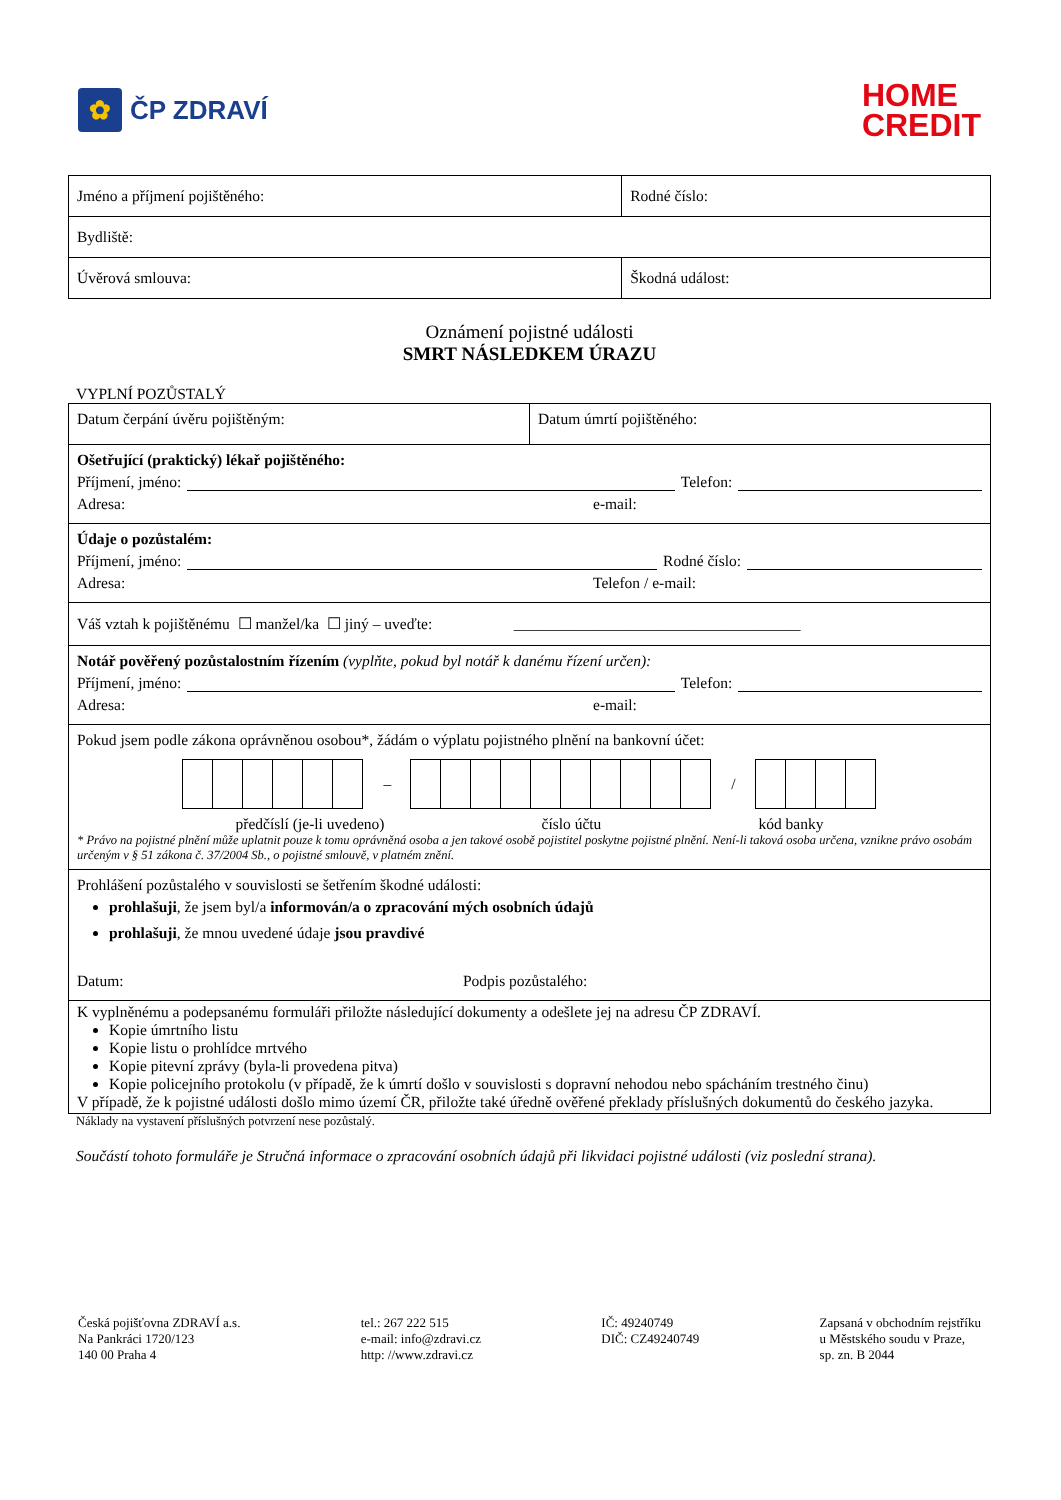✿
ČP ZDRAVÍ
HOME
CREDIT
| Jméno a příjmení pojištěného: | Rodné číslo: |
| Bydliště: | |
| Úvěrová smlouva: | Škodná událost: |
Oznámení pojistné události
SMRT NÁSLEDKEM ÚRAZU
VYPLNÍ POZŮSTALÝ
| Datum čerpání úvěru pojištěným: | Datum úmrtí pojištěného: |
| Ošetřující (praktický) lékař pojištěného: Příjmení, jméno: Telefon: Adresa: e-mail: | |
| Údaje o pozůstalém: Příjmení, jméno: Rodné číslo: Adresa: Telefon / e-mail: | |
| Váš vztah k pojištěnému ☐ manžel/ka ☐ jiný – uveďte: _____________________________________ | |
| Notář pověřený pozůstalostním řízením (vyplňte, pokud byl notář k danému řízení určen): Příjmení, jméno: Telefon: Adresa: e-mail: | |
| Pokud jsem podle zákona oprávněnou osobou*, žádám o výplatu pojistného plnění na bankovní účet: – / předčíslí (je-li uvedeno) číslo účtu kód banky * Právo na pojistné plnění může uplatnit pouze k tomu oprávněná osoba a jen takové osobě pojistitel poskytne pojistné plnění. Není-li taková osoba určena, vznikne právo osobám určeným v § 51 zákona č. 37/2004 Sb., o pojistné smlouvě, v platném znění. | |
| Prohlášení pozůstalého v souvislosti se šetřením škodné události: prohlašuji , že jsem byl/a informován/a o zpracování mých osobních údajů prohlašuji , že mnou uvedené údaje jsou pravdivé Datum: Podpis pozůstalého: | |
| K vyplněnému a podepsanému formuláři přiložte následující dokumenty a odešlete jej na adresu ČP ZDRAVÍ. Kopie úmrtního listu Kopie listu o prohlídce mrtvého Kopie pitevní zprávy (byla-li provedena pitva) Kopie policejního protokolu (v případě, že k úmrtí došlo v souvislosti s dopravní nehodou nebo spácháním trestného činu) V případě, že k pojistné události došlo mimo území ČR, přiložte také úředně ověřené překlady příslušných dokumentů do českého jazyka. | |
Náklady na vystavení příslušných potvrzení nese pozůstalý.
Součástí tohoto formuláře je Stručná informace o zpracování osobních údajů při likvidaci pojistné události (viz poslední strana).
Česká pojišťovna ZDRAVÍ a.s.
Na Pankráci 1720/123
140 00 Praha 4
tel.: 267 222 515
e-mail: info@zdravi.cz
http: //www.zdravi.cz
IČ: 49240749
DIČ: CZ49240749
Zapsaná v obchodním rejstříku
u Městského soudu v Praze,
sp. zn. B 2044